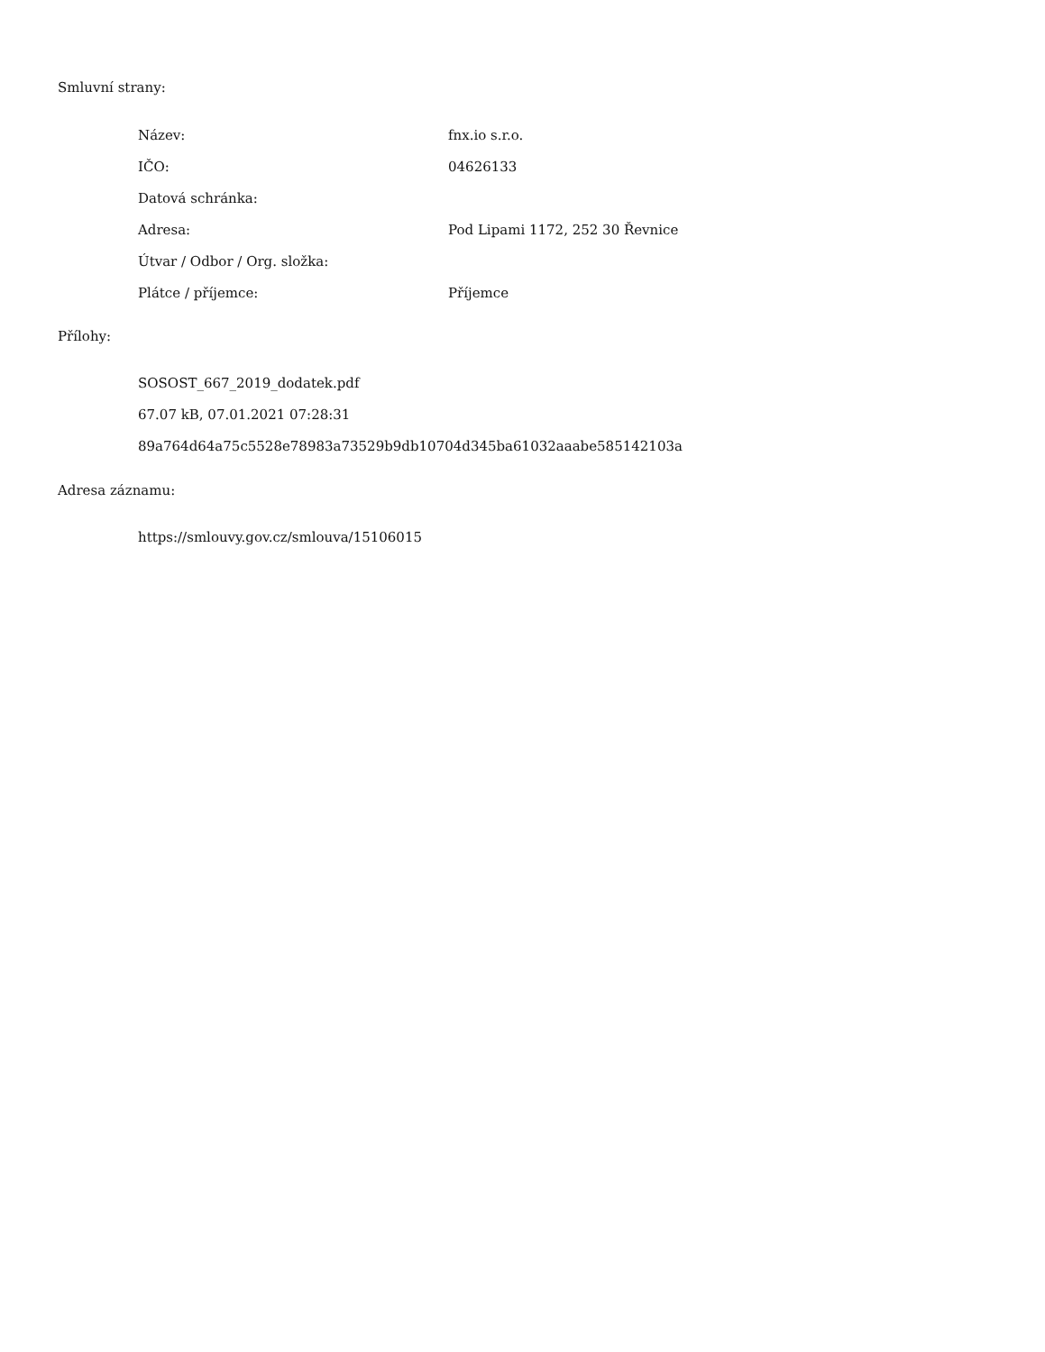Smluvní strany:
| Název: | fnx.io s.r.o. |
| IČO: | 04626133 |
| Datová schránka: | |
| Adresa: | Pod Lipami 1172, 252 30 Řevnice |
| Útvar / Odbor / Org. složka: | |
| Plátce / příjemce: | Příjemce |
Přílohy:
SOSOST_667_2019_dodatek.pdf
67.07 kB, 07.01.2021 07:28:31
89a764d64a75c5528e78983a73529b9db10704d345ba61032aaabe585142103a
Adresa záznamu:
https://smlouvy.gov.cz/smlouva/15106015